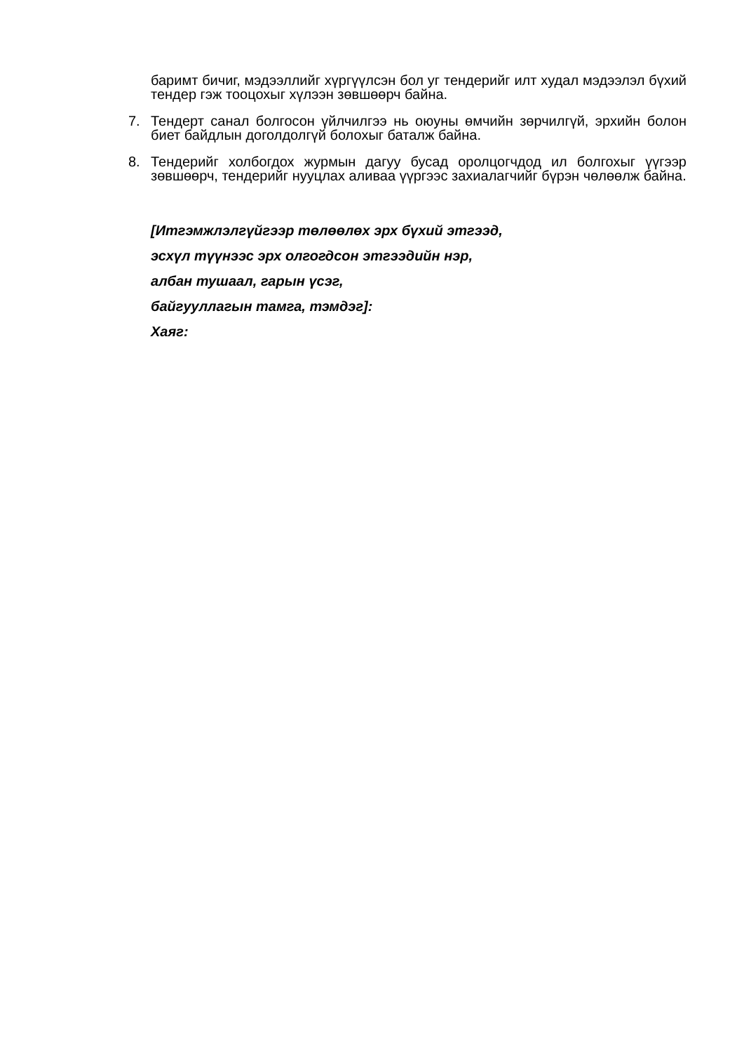баримт бичиг, мэдээллийг хүргүүлсэн бол уг тендерийг илт худал мэдээлэл бүхий тендер гэж тооцохыг хүлээн зөвшөөрч байна.
7. Тендерт санал болгосон үйлчилгээ нь оюуны өмчийн зөрчилгүй, эрхийн болон биет байдлын доголдолгүй болохыг баталж байна.
8. Тендерийг холбогдох журмын дагуу бусад оролцогчдод ил болгохыг үүгээр зөвшөөрч, тендерийг нууцлах аливаа үүргээс захиалагчийг бүрэн чөлөөлж байна.
[Итгэмжлэлгүйгээр төлөөлөх эрх бүхий этгээд,
эсхүл түүнээс эрх олгогдсон этгээдийн нэр,
албан тушаал, гарын үсэг,
байгууллагын тамга, тэмдэг]:
Хаяг: